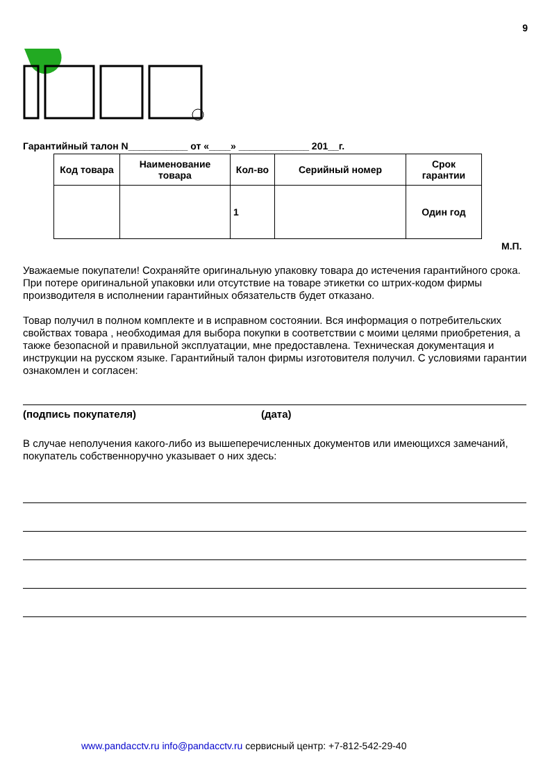9
Гарантийный талон N___________ от «____» _____________ 201__г.
| Код товара | Наименование товара | Кол-во | Серийный номер | Срок гарантии |
| --- | --- | --- | --- | --- |
| | | 1 | | Один год |
М.П.
Уважаемые покупатели! Сохраняйте оригинальную упаковку товара до истечения гарантийного срока. При потере оригинальной упаковки или отсутствие на товаре этикетки со штрих-кодом фирмы производителя в исполнении гарантийных обязательств будет отказано.
Товар получил в полном комплекте и в исправном состоянии. Вся информация о потребительских свойствах товара , необходимая для выбора покупки в соответствии с моими целями приобретения, а также безопасной и правильной эксплуатации, мне предоставлена. Техническая документация и инструкции на русском языке. Гарантийный талон фирмы изготовителя получил. С условиями гарантии ознакомлен и согласен:
(подпись покупателя) (дата)
В случае неполучения какого-либо из вышеперечисленных документов или имеющихся замечаний, покупатель собственноручно указывает о них здесь:
www.pandacctv.ru info@pandacctv.ru сервисный центр: +7-812-542-29-40